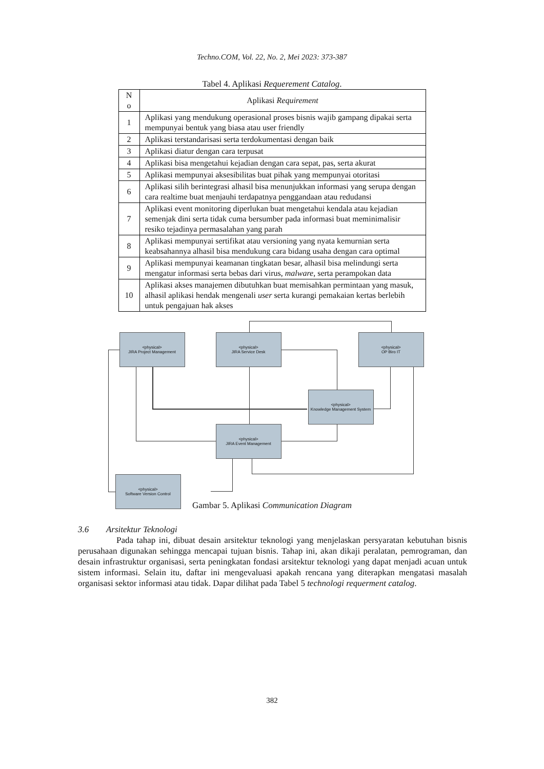Techno.COM, Vol. 22, No. 2, Mei 2023: 373-387
Tabel 4. Aplikasi Requerement Catalog.
| N o | Aplikasi Requirement |
| --- | --- |
| 1 | Aplikasi yang mendukung operasional proses bisnis wajib gampang dipakai serta mempunyai bentuk yang biasa atau user friendly |
| 2 | Aplikasi terstandarisasi serta terdokumentasi dengan baik |
| 3 | Aplikasi diatur dengan cara terpusat |
| 4 | Aplikasi bisa mengetahui kejadian dengan cara sepat, pas, serta akurat |
| 5 | Aplikasi mempunyai aksesibilitas buat pihak yang mempunyai otoritasi |
| 6 | Aplikasi silih berintegrasi alhasil bisa menunjukkan informasi yang serupa dengan cara realtime buat menjauhi terdapatnya penggandaan atau redudansi |
| 7 | Aplikasi event monitoring diperlukan buat mengetahui kendala atau kejadian semenjak dini serta tidak cuma bersumber pada informasi buat meminimalisir resiko tejadinya permasalahan yang parah |
| 8 | Aplikasi mempunyai sertifikat atau versioning yang nyata kemurnian serta keabsahannya alhasil bisa mendukung cara bidang usaha dengan cara optimal |
| 9 | Aplikasi mempunyai keamanan tingkatan besar, alhasil bisa melindungi serta mengatur informasi serta bebas dari virus, malware , serta perampokan data |
| 10 | Aplikasi akses manajemen dibutuhkan buat memisahkan permintaan yang masuk, alhasil aplikasi hendak mengenali user serta kurangi pemakaian kertas berlebih untuk pengajuan hak akses |
<physical>
JIRA Project Management
<physical>
JIRA Service Desk
<physical>
OP Biro IT
<physical>
Knowledge Management System
<physical>
JIRA Event Management
<physical>
Software Version Control
Gambar 5. Aplikasi Communication Diagram
3.6 Arsitektur Teknologi
Pada tahap ini, dibuat desain arsitektur teknologi yang menjelaskan persyaratan kebutuhan bisnis perusahaan digunakan sehingga mencapai tujuan bisnis. Tahap ini, akan dikaji peralatan, pemrograman, dan desain infrastruktur organisasi, serta peningkatan fondasi arsitektur teknologi yang dapat menjadi acuan untuk sistem informasi. Selain itu, daftar ini mengevaluasi apakah rencana yang diterapkan mengatasi masalah organisasi sektor informasi atau tidak. Dapar dilihat pada Tabel 5 technologi requerment catalog.
382